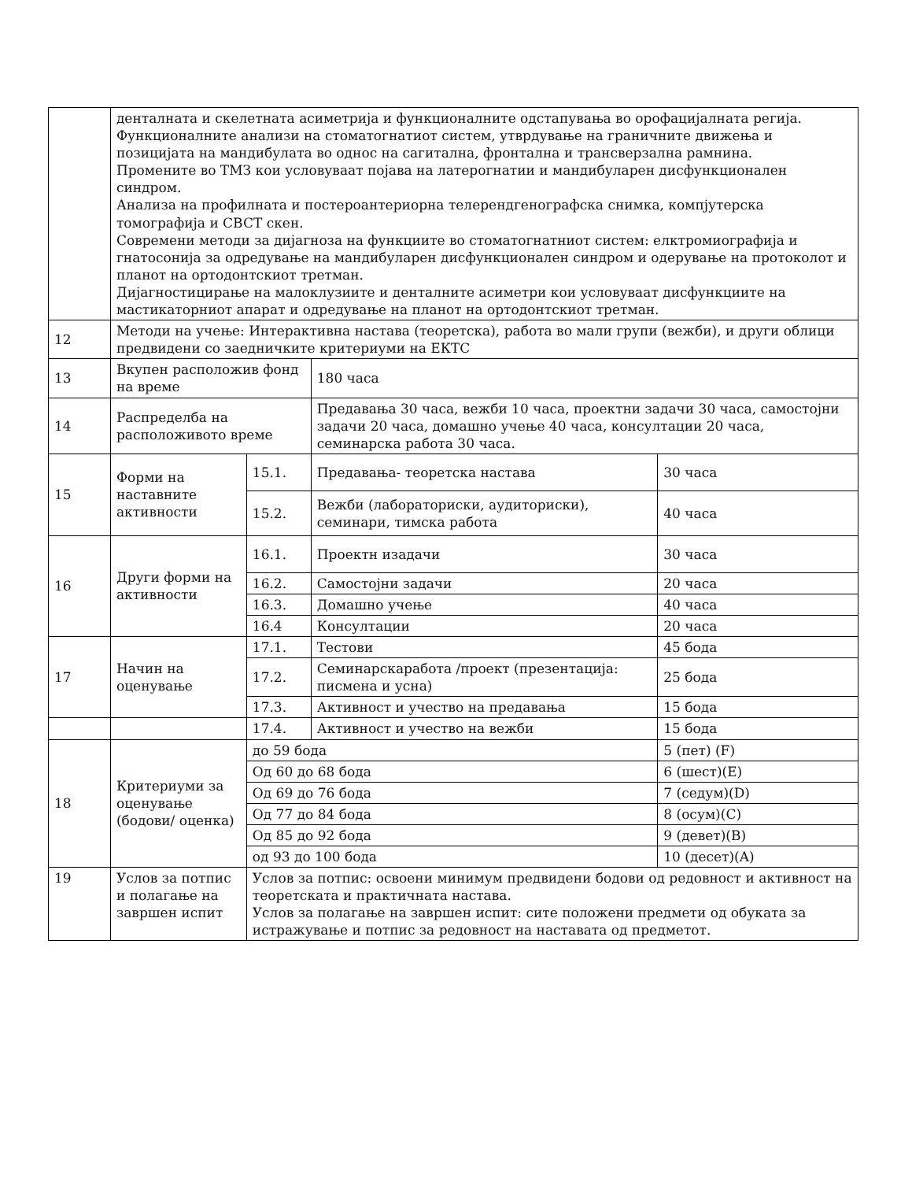| | денталната и скелетната асиметрија и функционалните одстапувања во орофацијалната регија. Функционалните анализи на стоматогнатиот систем, утврдување на граничните движења и позицијата на мандибулата во однос на сагитална, фронтална и трансверзална рамнина. Промените во ТМЗ кои условуваат појава на латерогнатии и мандибуларен дисфункционален синдром. Анализа на профилната и постероантериорна телерендгенографска снимка, компјутерска томографија и CBCT скен. Современи методи за дијагноза на функциите во стоматогнатниот систем: елктромиографија и гнатосонија за одредување на мандибуларен дисфункционален синдром и одерување на протоколот и планот на ортодонтскиот третман. Дијагностицирање на малоклузиите и денталните асиметри кои условуваат дисфункциите на мастикаторниот апарат и одредување на планот на ортодонтскиот третман. | | | |
| 12 | Методи на учење: Интерактивна настава (теоретска), работа во мали групи (вежби), и други облици предвидени со заедничките критериуми на ЕКТС | | | |
| 13 | Вкупен расположив фонд на време | | 180 часа | |
| 14 | Распределба на расположивото време | | Предавања 30 часа, вежби 10 часа, проектни задачи 30 часа, самостојни задачи 20 часа, домашно учење 40 часа, консултации 20 часа, семинарска работа 30 часа. | |
| 15 | Форми на наставните активности | 15.1. | Предавања- теоретска настава | 30 часа |
| | | 15.2. | Вежби (лабораториски, аудиториски), семинари, тимска работа | 40 часа |
| 16 | Други форми на активности | 16.1. | Проектн изадачи | 30 часа |
| | | 16.2. | Самостојни задачи | 20 часа |
| | | 16.3. | Домашно учење | 40 часа |
| | | 16.4 | Консултации | 20 часа |
| 17 | Начин на оценување | 17.1. | Тестови | 45 бода |
| | | 17.2. | Семинарскаработа /проект (презентација: писмена и усна) | 25 бода |
| | | 17.3. | Активност и учество на предавања | 15 бода |
| | | 17.4. | Активност и учество на вежби | 15 бода |
| 18 | Критериуми за оценување (бодови/ оценка) | до 59 бода | | 5 (пет) (F) |
| | | Од 60 до 68 бода | | 6 (шест)(E) |
| | | Од 69 до 76 бода | | 7 (седум)(D) |
| | | Од 77 до 84 бода | | 8 (осум)(C) |
| | | Од 85 до 92 бода | | 9 (девет)(B) |
| | | од 93 до 100 бода | | 10 (десет)(A) |
| 19 | Услов за потпис и полагање на завршен испит | Услов за потпис: освоени минимум предвидени бодови од редовност и активност на теоретската и практичната настава. Услов за полагање на завршен испит: сите положени предмети од обуката за истражување и потпис за редовност на наставата од предметот. | | |